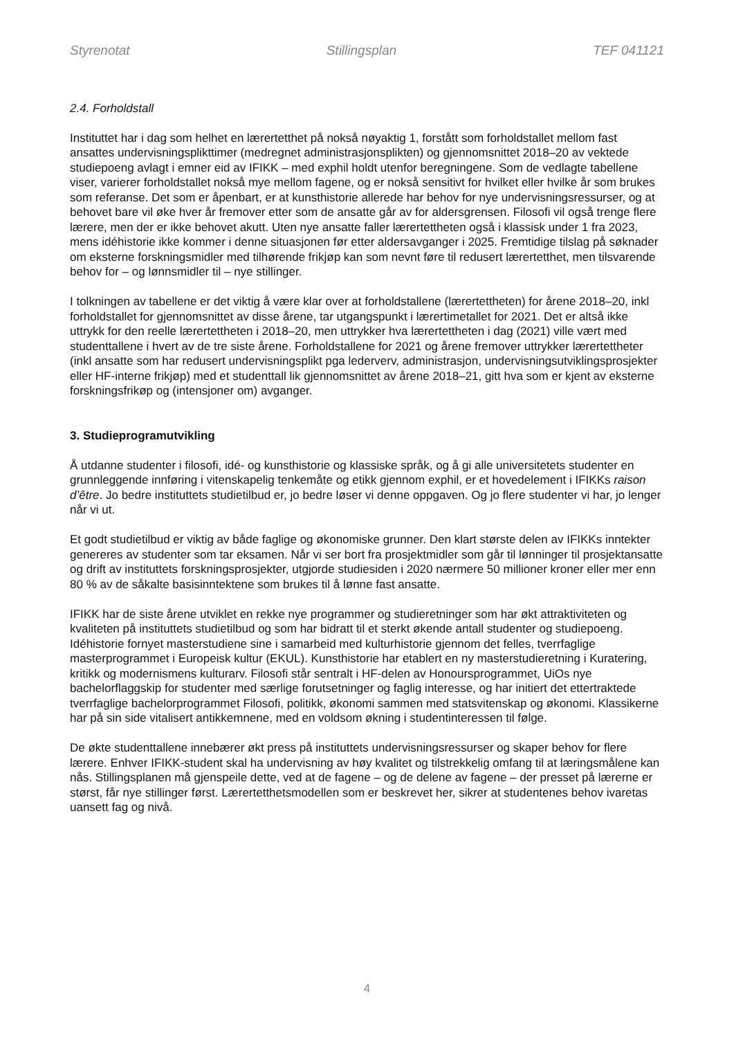Styrenotat Stillingsplan TEF 041121
2.4. Forholdstall
Instituttet har i dag som helhet en lærertetthet på nokså nøyaktig 1, forstått som forholdstallet mellom fast ansattes undervisningsplikttimer (medregnet administrasjonsplikten) og gjennomsnittet 2018–20 av vektede studiepoeng avlagt i emner eid av IFIKK – med exphil holdt utenfor beregningene. Som de vedlagte tabellene viser, varierer forholdstallet nokså mye mellom fagene, og er nokså sensitivt for hvilket eller hvilke år som brukes som referanse. Det som er åpenbart, er at kunsthistorie allerede har behov for nye undervisningsressurser, og at behovet bare vil øke hver år fremover etter som de ansatte går av for aldersgrensen. Filosofi vil også trenge flere lærere, men der er ikke behovet akutt. Uten nye ansatte faller lærertettheten også i klassisk under 1 fra 2023, mens idéhistorie ikke kommer i denne situasjonen før etter aldersavganger i 2025. Fremtidige tilslag på søknader om eksterne forskningsmidler med tilhørende frikjøp kan som nevnt føre til redusert lærertetthet, men tilsvarende behov for – og lønnsmidler til – nye stillinger.
I tolkningen av tabellene er det viktig å være klar over at forholdstallene (lærertettheten) for årene 2018–20, inkl forholdstallet for gjennomsnittet av disse årene, tar utgangspunkt i lærertimetallet for 2021. Det er altså ikke uttrykk for den reelle lærertettheten i 2018–20, men uttrykker hva lærertettheten i dag (2021) ville vært med studenttallene i hvert av de tre siste årene. Forholdstallene for 2021 og årene fremover uttrykker lærertettheter (inkl ansatte som har redusert undervisningsplikt pga lederverv, administrasjon, undervisningsutviklingsprosjekter eller HF-interne frikjøp) med et studenttall lik gjennomsnittet av årene 2018–21, gitt hva som er kjent av eksterne forskningsfrikøp og (intensjoner om) avganger.
3. Studieprogramutvikling
Å utdanne studenter i filosofi, idé- og kunsthistorie og klassiske språk, og å gi alle universitetets studenter en grunnleggende innføring i vitenskapelig tenkemåte og etikk gjennom exphil, er et hovedelement i IFIKKs raison d’être. Jo bedre instituttets studietilbud er, jo bedre løser vi denne oppgaven. Og jo flere studenter vi har, jo lenger når vi ut.
Et godt studietilbud er viktig av både faglige og økonomiske grunner. Den klart største delen av IFIKKs inntekter genereres av studenter som tar eksamen. Når vi ser bort fra prosjektmidler som går til lønninger til prosjektansatte og drift av instituttets forskningsprosjekter, utgjorde studiesiden i 2020 nærmere 50 millioner kroner eller mer enn 80 % av de såkalte basisinntektene som brukes til å lønne fast ansatte.
IFIKK har de siste årene utviklet en rekke nye programmer og studieretninger som har økt attraktiviteten og kvaliteten på instituttets studietilbud og som har bidratt til et sterkt økende antall studenter og studiepoeng. Idéhistorie fornyet masterstudiene sine i samarbeid med kulturhistorie gjennom det felles, tverrfaglige masterprogrammet i Europeisk kultur (EKUL). Kunsthistorie har etablert en ny masterstudieretning i Kuratering, kritikk og modernismens kulturarv. Filosofi står sentralt i HF-delen av Honoursprogrammet, UiOs nye bachelorflaggskip for studenter med særlige forutsetninger og faglig interesse, og har initiert det ettertraktede tverrfaglige bachelorprogrammet Filosofi, politikk, økonomi sammen med statsvitenskap og økonomi. Klassikerne har på sin side vitalisert antikkemnene, med en voldsom økning i studentinteressen til følge.
De økte studenttallene innebærer økt press på instituttets undervisningsressurser og skaper behov for flere lærere. Enhver IFIKK-student skal ha undervisning av høy kvalitet og tilstrekkelig omfang til at læringsmålene kan nås. Stillingsplanen må gjenspeile dette, ved at de fagene – og de delene av fagene – der presset på lærerne er størst, får nye stillinger først. Lærertetthetsmodellen som er beskrevet her, sikrer at studentenes behov ivaretas uansett fag og nivå.
4